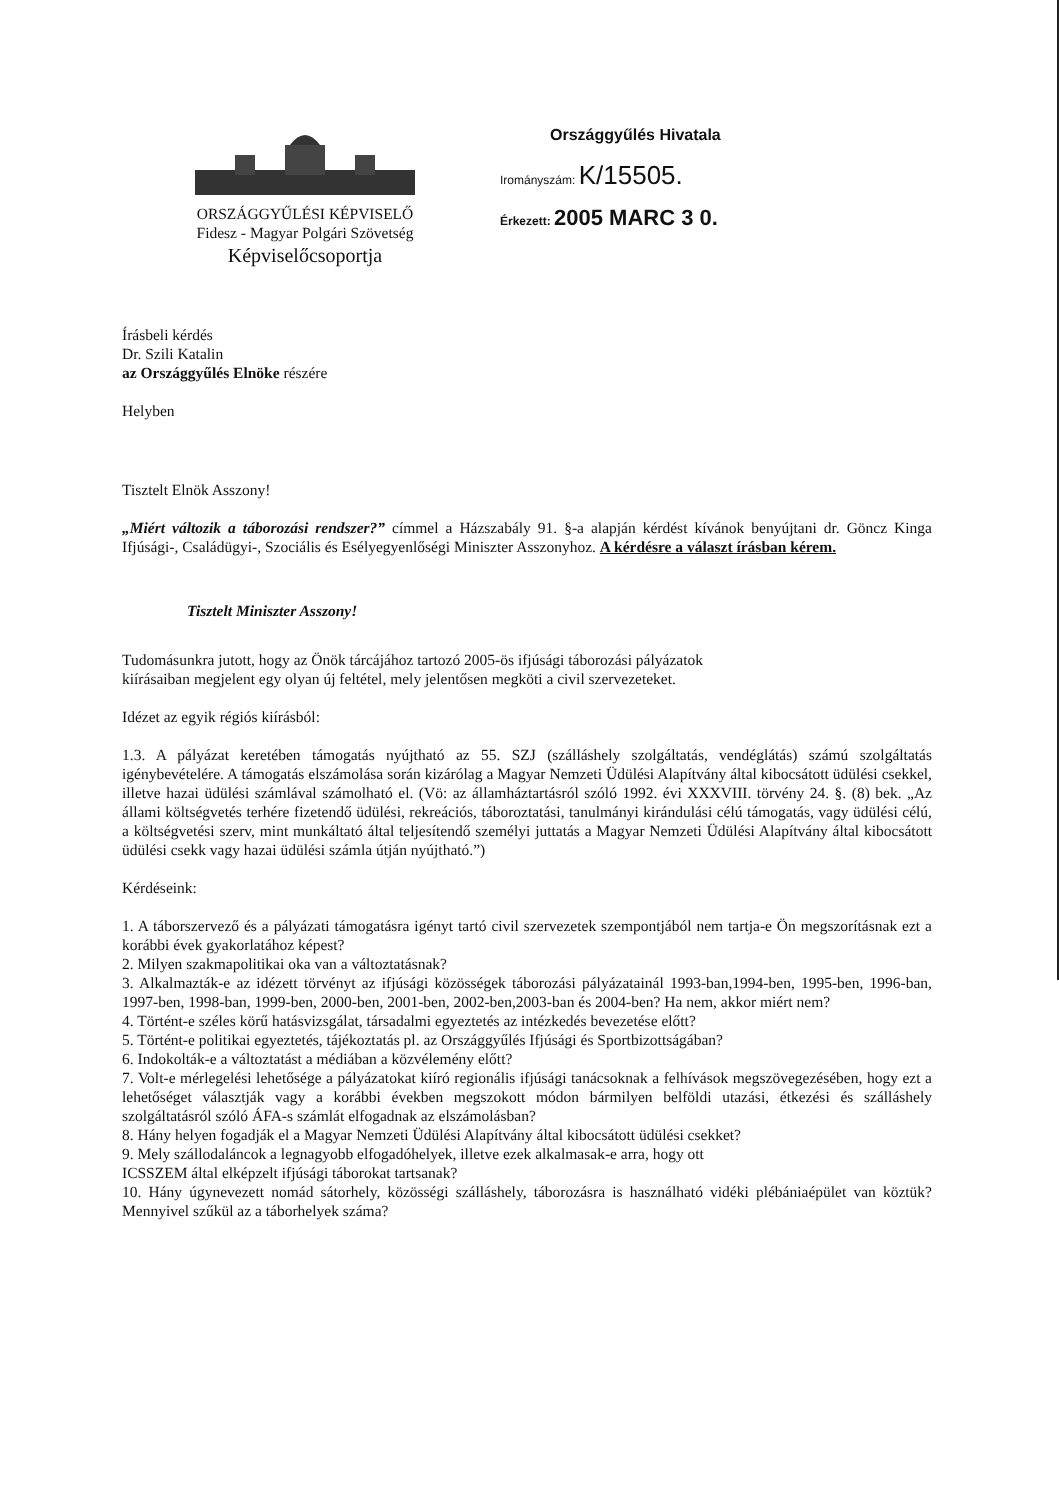ORSZÁGGYŰLÉSI KÉPVISELŐ
Fidesz - Magyar Polgári Szövetség
Képviselőcsoportja
Országgyűlés Hivatala
Irományszám: K/15505.
Érkezett: 2005 MARC 3 0.
Írásbeli kérdés
Dr. Szili Katalin
az Országgyűlés Elnöke részére
Helyben
Tisztelt Elnök Asszony!
„Miért változik a táborozási rendszer?” címmel a Házszabály 91. §-a alapján kérdést kívánok benyújtani dr. Göncz Kinga Ifjúsági-, Családügyi-, Szociális és Esélyegyenlőségi Miniszter Asszonyhoz. A kérdésre a választ írásban kérem.
Tisztelt Miniszter Asszony!
Tudomásunkra jutott, hogy az Önök tárcájához tartozó 2005-ös ifjúsági táborozási pályázatok
kiírásaiban megjelent egy olyan új feltétel, mely jelentősen megköti a civil szervezeteket.
Idézet az egyik régiós kiírásból:
1.3. A pályázat keretében támogatás nyújtható az 55. SZJ (szálláshely szolgáltatás, vendéglátás) számú szolgáltatás igénybevételére. A támogatás elszámolása során kizárólag a Magyar Nemzeti Üdülési Alapítvány által kibocsátott üdülési csekkel, illetve hazai üdülési számlával számolható el. (Vö: az államháztartásról szóló 1992. évi XXXVIII. törvény 24. §. (8) bek. „Az állami költségvetés terhére fizetendő üdülési, rekreációs, táboroztatási, tanulmányi kirándulási célú támogatás, vagy üdülési célú, a költségvetési szerv, mint munkáltató által teljesítendő személyi juttatás a Magyar Nemzeti Üdülési Alapítvány által kibocsátott üdülési csekk vagy hazai üdülési számla útján nyújtható.”)
Kérdéseink:
1. A táborszervező és a pályázati támogatásra igényt tartó civil szervezetek szempontjából nem tartja-e Ön megszorításnak ezt a korábbi évek gyakorlatához képest?
2. Milyen szakmapolitikai oka van a változtatásnak?
3. Alkalmazták-e az idézett törvényt az ifjúsági közösségek táborozási pályázatainál 1993-ban,1994-ben, 1995-ben, 1996-ban, 1997-ben, 1998-ban, 1999-ben, 2000-ben, 2001-ben, 2002-ben,2003-ban és 2004-ben? Ha nem, akkor miért nem?
4. Történt-e széles körű hatásvizsgálat, társadalmi egyeztetés az intézkedés bevezetése előtt?
5. Történt-e politikai egyeztetés, tájékoztatás pl. az Országgyűlés Ifjúsági és Sportbizottságában?
6. Indokolták-e a változtatást a médiában a közvélemény előtt?
7. Volt-e mérlegelési lehetősége a pályázatokat kiíró regionális ifjúsági tanácsoknak a felhívások megszövegezésében, hogy ezt a lehetőséget választják vagy a korábbi években megszokott módon bármilyen belföldi utazási, étkezési és szálláshely szolgáltatásról szóló ÁFA-s számlát elfogadnak az elszámolásban?
8. Hány helyen fogadják el a Magyar Nemzeti Üdülési Alapítvány által kibocsátott üdülési csekket?
9. Mely szállodaláncok a legnagyobb elfogadóhelyek, illetve ezek alkalmasak-e arra, hogy ott
ICSSZEM által elképzelt ifjúsági táborokat tartsanak?
10. Hány úgynevezett nomád sátorhely, közösségi szálláshely, táborozásra is használható vidéki plébániaépület van köztük? Mennyivel szűkül az a táborhelyek száma?